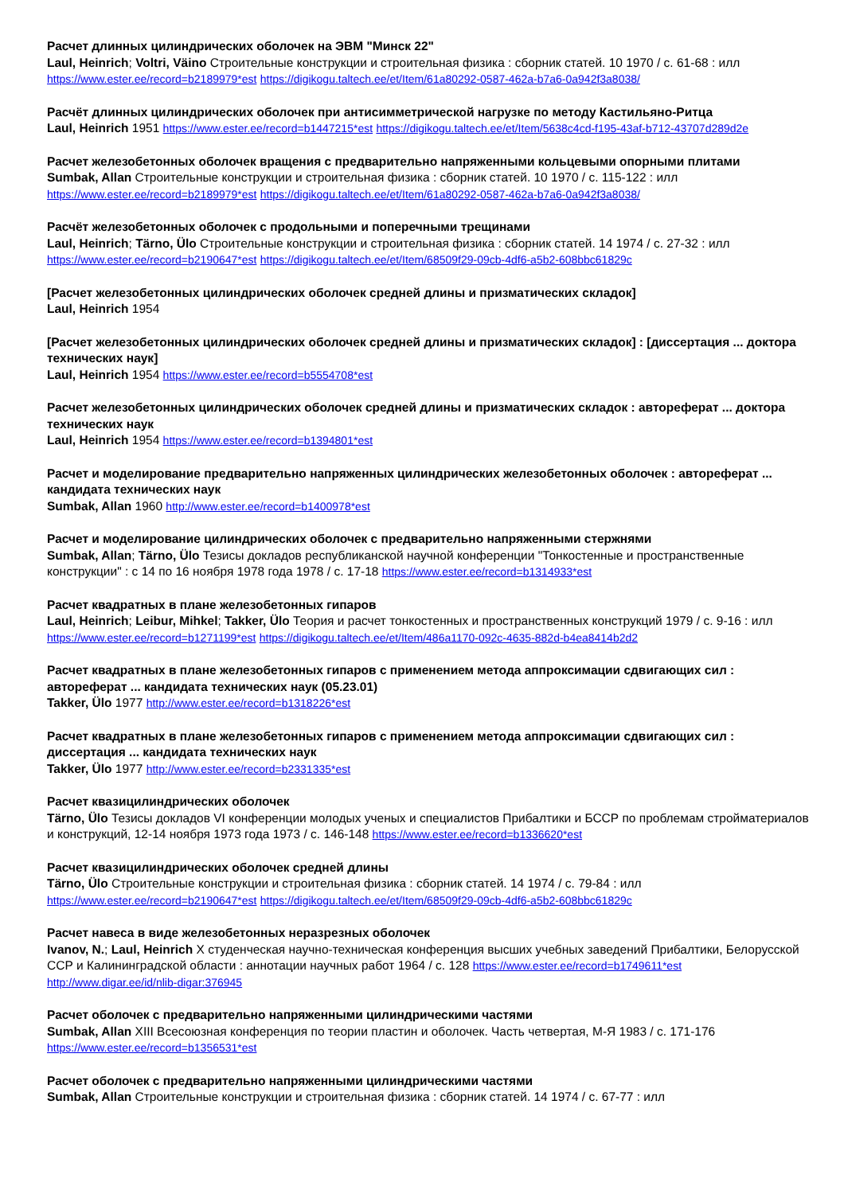Расчет длинных цилиндрических оболочек на ЭВМ "Минск 22"
Laul, Heinrich; Voltri, Väino Строительные конструкции и строительная физика : сборник статей. 10 1970 / с. 61-68 : илл
https://www.ester.ee/record=b2189979*est https://digikogu.taltech.ee/et/Item/61a80292-0587-462a-b7a6-0a942f3a8038/
Расчёт длинных цилиндрических оболочек при антисимметрической нагрузке по методу Кастильяно-Ритца
Laul, Heinrich 1951 https://www.ester.ee/record=b1447215*est https://digikogu.taltech.ee/et/Item/5638c4cd-f195-43af-b712-43707d289d2e
Расчет железобетонных оболочек вращения с предварительно напряженными кольцевыми опорными плитами
Sumbak, Allan Строительные конструкции и строительная физика : сборник статей. 10 1970 / с. 115-122 : илл
https://www.ester.ee/record=b2189979*est https://digikogu.taltech.ee/et/Item/61a80292-0587-462a-b7a6-0a942f3a8038/
Расчёт железобетонных оболочек с продольными и поперечными трещинами
Laul, Heinrich; Tärno, Ülo Строительные конструкции и строительная физика : сборник статей. 14 1974 / с. 27-32 : илл
https://www.ester.ee/record=b2190647*est https://digikogu.taltech.ee/et/Item/68509f29-09cb-4df6-a5b2-608bbc61829c
[Расчет железобетонных цилиндрических оболочек средней длины и призматических складок]
Laul, Heinrich 1954
[Расчет железобетонных цилиндрических оболочек средней длины и призматических складок] : [диссертация ... доктора технических наук]
Laul, Heinrich 1954 https://www.ester.ee/record=b5554708*est
Расчет железобетонных цилиндрических оболочек средней длины и призматических складок : автореферат ... доктора технических наук
Laul, Heinrich 1954 https://www.ester.ee/record=b1394801*est
Расчет и моделирование предварительно напряженных цилиндрических железобетонных оболочек : автореферат ... кандидата технических наук
Sumbak, Allan 1960 http://www.ester.ee/record=b1400978*est
Расчет и моделирование цилиндрических оболочек с предварительно напряженными стержнями
Sumbak, Allan; Tärno, Ülo Тезисы докладов республиканской научной конференции "Тонкостенные и пространственные конструкции" : с 14 по 16 ноября 1978 года 1978 / с. 17-18 https://www.ester.ee/record=b1314933*est
Расчет квадратных в плане железобетонных гипаров
Laul, Heinrich; Leibur, Mihkel; Takker, Ülo Теория и расчет тонкостенных и пространственных конструкций 1979 / с. 9-16 : илл
https://www.ester.ee/record=b1271199*est https://digikogu.taltech.ee/et/Item/486a1170-092c-4635-882d-b4ea8414b2d2
Расчет квадратных в плане железобетонных гипаров с применением метода аппроксимации сдвигающих сил : автореферат ... кандидата технических наук (05.23.01)
Takker, Ülo 1977 http://www.ester.ee/record=b1318226*est
Расчет квадратных в плане железобетонных гипаров с применением метода аппроксимации сдвигающих сил : диссертация ... кандидата технических наук
Takker, Ülo 1977 http://www.ester.ee/record=b2331335*est
Расчет квазицилиндрических оболочек
Tärno, Ülo Тезисы докладов VI конференции молодых ученых и специалистов Прибалтики и БССР по проблемам стройматериалов и конструкций, 12-14 ноября 1973 года 1973 / с. 146-148 https://www.ester.ee/record=b1336620*est
Расчет квазицилиндрических оболочек средней длины
Tärno, Ülo Строительные конструкции и строительная физика : сборник статей. 14 1974 / с. 79-84 : илл
https://www.ester.ee/record=b2190647*est https://digikogu.taltech.ee/et/Item/68509f29-09cb-4df6-a5b2-608bbc61829c
Расчет навеса в виде железобетонных неразрезных оболочек
Ivanov, N.; Laul, Heinrich X студенческая научно-техническая конференция высших учебных заведений Прибалтики, Белорусской ССР и Калининградской области : аннотации научных работ 1964 / с. 128 https://www.ester.ee/record=b1749611*est
http://www.digar.ee/id/nlib-digar:376945
Расчет оболочек с предварительно напряженными цилиндрическими частями
Sumbak, Allan XIII Всесоюзная конференция по теории пластин и оболочек. Часть четвертая, М-Я 1983 / с. 171-176
https://www.ester.ee/record=b1356531*est
Расчет оболочек с предварительно напряженными цилиндрическими частями
Sumbak, Allan Строительные конструкции и строительная физика : сборник статей. 14 1974 / с. 67-77 : илл